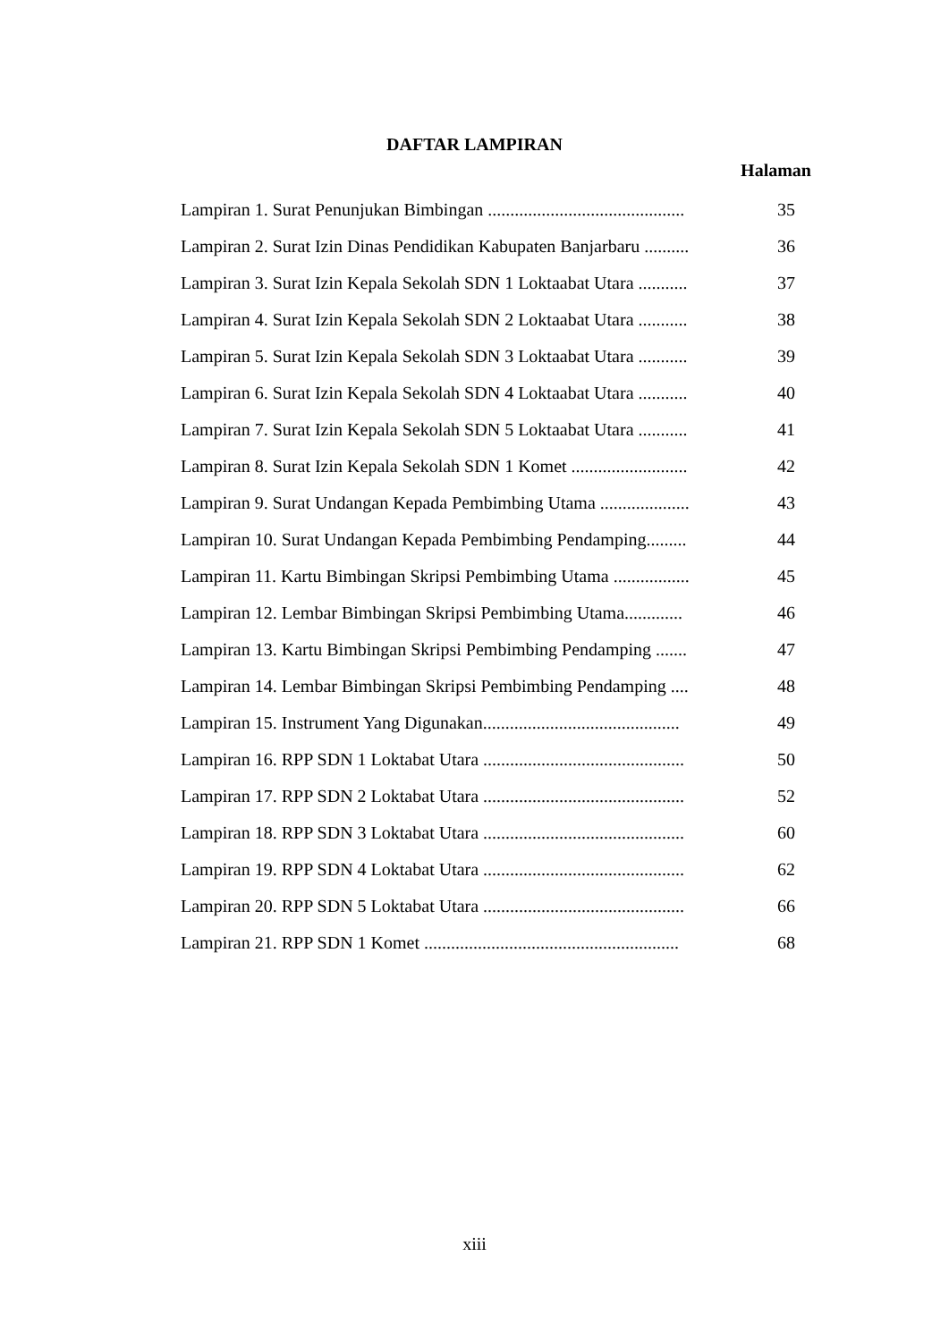DAFTAR LAMPIRAN
Halaman
Lampiran 1. Surat Penunjukan Bimbingan ............................................ 35
Lampiran 2. Surat Izin Dinas Pendidikan Kabupaten Banjarbaru .......... 36
Lampiran 3. Surat Izin Kepala Sekolah SDN 1 Loktaabat Utara ........... 37
Lampiran 4. Surat Izin Kepala Sekolah SDN 2 Loktaabat Utara ........... 38
Lampiran 5. Surat Izin Kepala Sekolah SDN 3 Loktaabat Utara ........... 39
Lampiran 6. Surat Izin Kepala Sekolah SDN 4 Loktaabat Utara ........... 40
Lampiran 7. Surat Izin Kepala Sekolah SDN 5 Loktaabat Utara ........... 41
Lampiran 8. Surat Izin Kepala Sekolah SDN 1 Komet .......................... 42
Lampiran 9. Surat Undangan Kepada Pembimbing Utama .................... 43
Lampiran 10. Surat Undangan Kepada Pembimbing Pendamping......... 44
Lampiran 11. Kartu Bimbingan Skripsi Pembimbing Utama ................. 45
Lampiran 12. Lembar Bimbingan Skripsi Pembimbing Utama............. 46
Lampiran 13. Kartu Bimbingan Skripsi Pembimbing Pendamping ....... 47
Lampiran 14. Lembar Bimbingan Skripsi Pembimbing Pendamping .... 48
Lampiran 15. Instrument Yang Digunakan............................................ 49
Lampiran 16. RPP SDN 1 Loktabat Utara ............................................. 50
Lampiran 17. RPP SDN 2 Loktabat Utara ............................................. 52
Lampiran 18. RPP SDN 3 Loktabat Utara ............................................. 60
Lampiran 19. RPP SDN 4 Loktabat Utara ............................................. 62
Lampiran 20. RPP SDN 5 Loktabat Utara ............................................. 66
Lampiran 21. RPP SDN 1 Komet ......................................................... 68
xiii